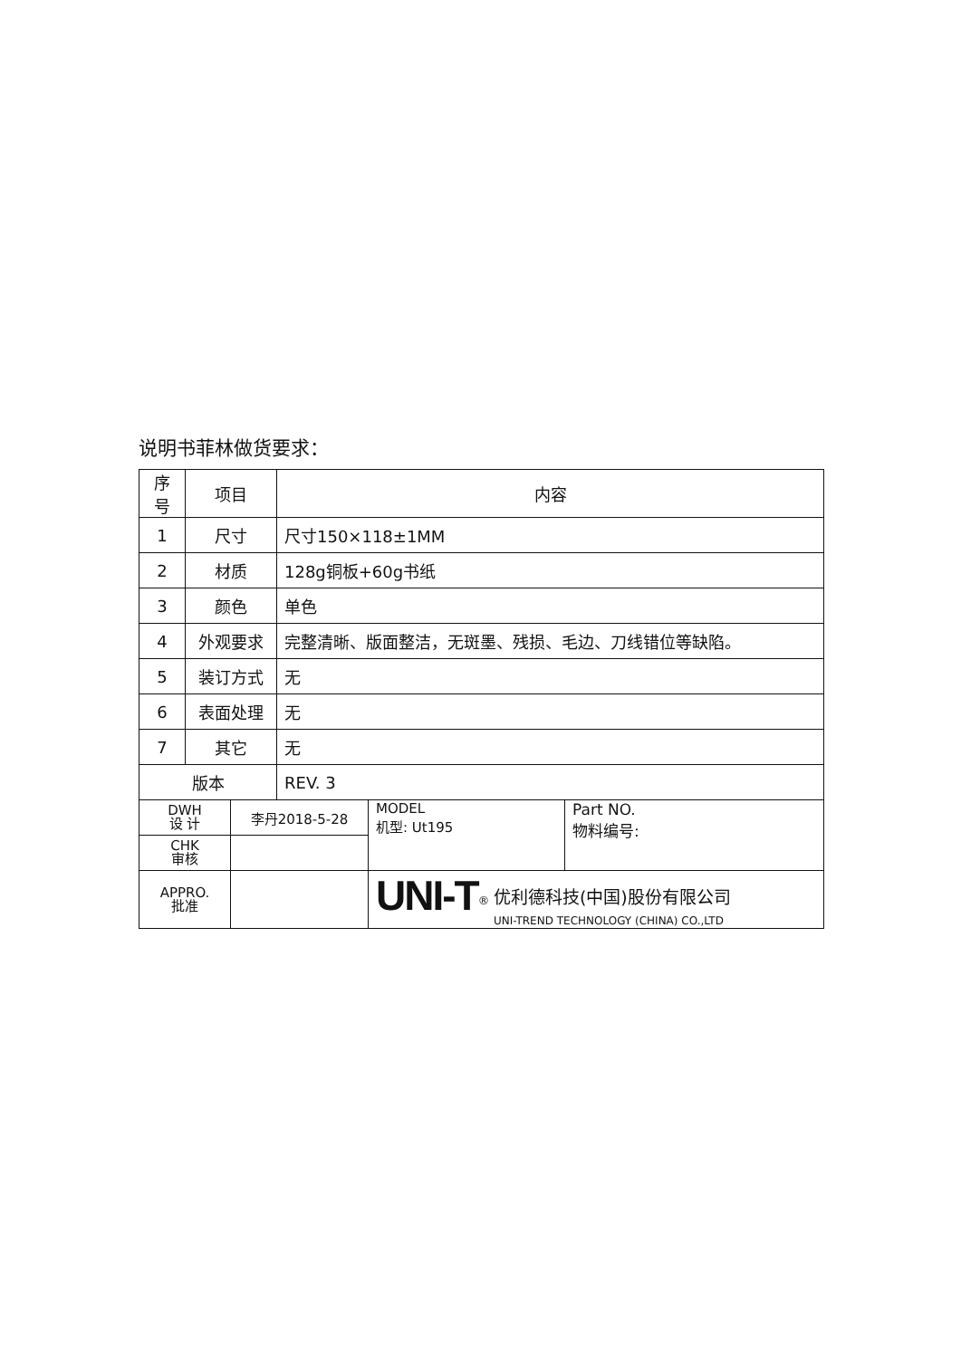说明书菲林做货要求：
| 序号 | 项目 | 内容 |
| --- | --- | --- |
| 1 | 尺寸 | 尺寸150×118±1MM |
| 2 | 材质 | 128g铜板+60g书纸 |
| 3 | 颜色 | 单色 |
| 4 | 外观要求 | 完整清晰、版面整洁，无斑墨、残损、毛边、刀线错位等缺陷。 |
| 5 | 装订方式 | 无 |
| 6 | 表面处理 | 无 |
| 7 | 其它 | 无 |
| 版本 | | REV. 3 |
| DWH 设 计 | 李丹2018-5-28 | MODEL 机型: Ut195 | Part NO. 物料编号: |
| CHK 审核 | | | |
| APPRO. 批准 | | UNI-T<sup>®</sup> 优利德科技(中国)股份有限公司 UNI-TREND TECHNOLOGY (CHINA) CO.,LTD | |